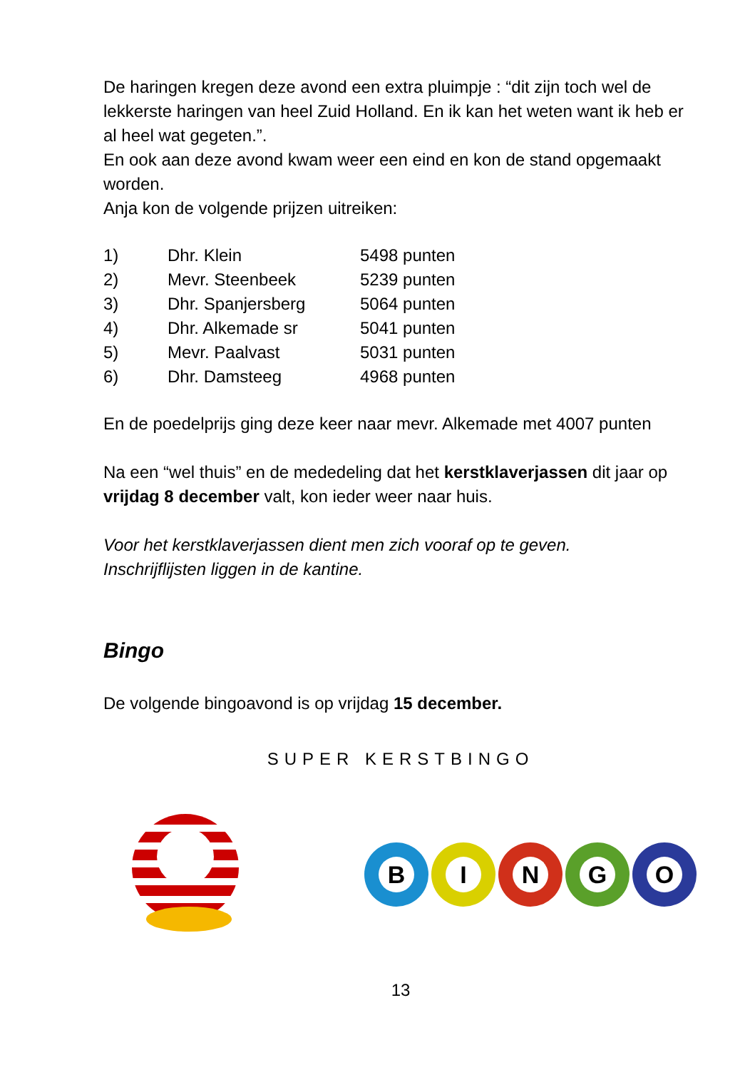De haringen kregen deze avond een extra pluimpje : “dit zijn toch wel de lekkerste haringen van heel Zuid Holland. En ik kan het weten want ik heb er al heel wat gegeten.”.
En ook aan deze avond kwam weer een eind en kon de stand opgemaakt worden.
Anja kon de volgende prijzen uitreiken:
| 1) | Dhr. Klein | 5498 punten |
| 2) | Mevr. Steenbeek | 5239 punten |
| 3) | Dhr. Spanjersberg | 5064 punten |
| 4) | Dhr. Alkemade sr | 5041 punten |
| 5) | Mevr. Paalvast | 5031 punten |
| 6) | Dhr. Damsteeg | 4968 punten |
En de poedelprijs ging deze keer naar mevr. Alkemade met 4007 punten
Na een “wel thuis” en de mededeling dat het kerstklaverjassen dit jaar op vrijdag 8 december valt, kon ieder weer naar huis.
Voor het kerstklaverjassen dient men zich vooraf op te geven.
Inschrijflijsten liggen in de kantine.
Bingo
De volgende bingoavond is op vrijdag 15 december.
SUPER KERSTBINGO
BINGO
13